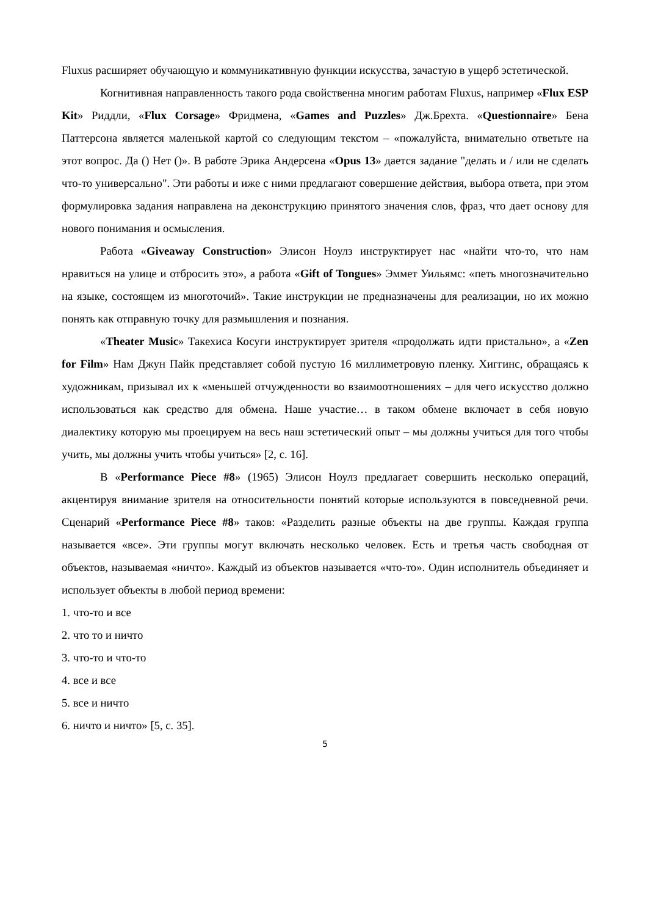Fluxus расширяет обучающую и коммуникативную функции искусства, зачастую в ущерб эстетической.
Когнитивная направленность такого рода свойственна многим работам Fluxus, например «Flux ESP Kit» Риддли, «Flux Corsage» Фридмена, «Games and Puzzles» Дж.Брехта. «Questionnaire» Бена Паттерсона является маленькой картой со следующим текстом – «пожалуйста, внимательно ответьте на этот вопрос. Да () Нет ()». В работе Эрика Андерсена «Opus 13» дается задание "делать и / или не сделать что-то универсально". Эти работы и иже с ними предлагают совершение действия, выбора ответа, при этом формулировка задания направлена на деконструкцию принятого значения слов, фраз, что дает основу для нового понимания и осмысления.
Работа «Giveaway Construction» Элисон Ноулз инструктирует нас «найти что-то, что нам нравиться на улице и отбросить это», а работа «Gift of Tongues» Эммет Уильямс: «петь многозначительно на языке, состоящем из многоточий». Такие инструкции не предназначены для реализации, но их можно понять как отправную точку для размышления и познания.
«Theater Music» Такехиса Косуги инструктирует зрителя «продолжать идти пристально», а «Zen for Film» Нам Джун Пайк представляет собой пустую 16 миллиметровую пленку. Хиггинс, обращаясь к художникам, призывал их к «меньшей отчужденности во взаимоотношениях – для чего искусство должно использоваться как средство для обмена. Наше участие… в таком обмене включает в себя новую диалектику которую мы проецируем на весь наш эстетический опыт – мы должны учиться для того чтобы учить, мы должны учить чтобы учиться» [2, с. 16].
В «Performance Piece #8» (1965) Элисон Ноулз предлагает совершить несколько операций, акцентируя внимание зрителя на относительности понятий которые используются в повседневной речи. Сценарий «Performance Piece #8» таков: «Разделить разные объекты на две группы. Каждая группа называется «все». Эти группы могут включать несколько человек. Есть и третья часть свободная от объектов, называемая «ничто». Каждый из объектов называется «что-то». Один исполнитель объединяет и использует объекты в любой период времени:
1. что-то и все
2. что то и ничто
3. что-то и что-то
4. все и все
5. все и ничто
6. ничто и ничто» [5, с. 35].
5